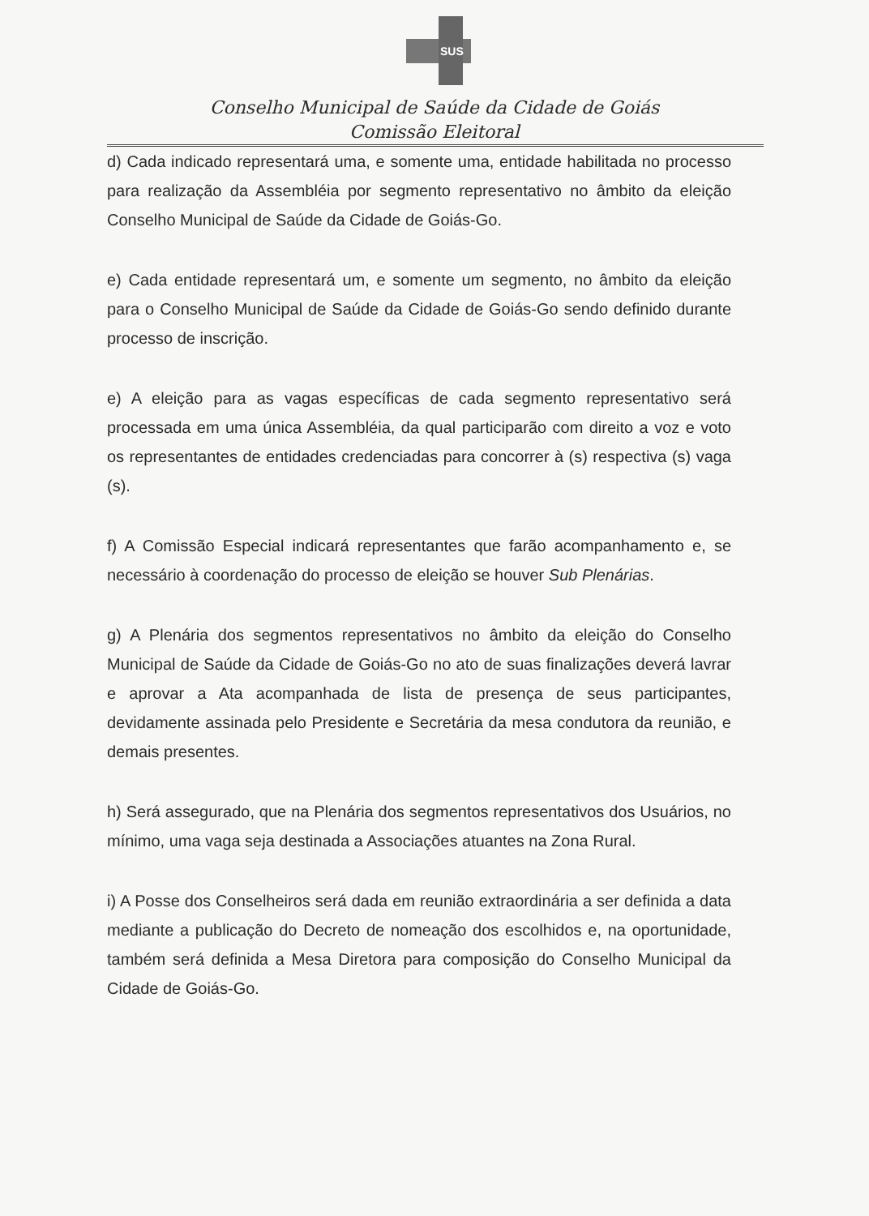SUS
Conselho Municipal de Saúde da Cidade de Goiás
Comissão Eleitoral
d) Cada indicado representará uma, e somente uma, entidade habilitada no processo para realização da Assembléia por segmento representativo no âmbito da eleição Conselho Municipal de Saúde da Cidade de Goiás-Go.
e) Cada entidade representará um, e somente um segmento, no âmbito da eleição para o Conselho Municipal de Saúde da Cidade de Goiás-Go sendo definido durante processo de inscrição.
e) A eleição para as vagas específicas de cada segmento representativo será processada em uma única Assembléia, da qual participarão com direito a voz e voto os representantes de entidades credenciadas para concorrer à (s) respectiva (s) vaga (s).
f) A Comissão Especial indicará representantes que farão acompanhamento e, se necessário à coordenação do processo de eleição se houver Sub Plenárias.
g) A Plenária dos segmentos representativos no âmbito da eleição do Conselho Municipal de Saúde da Cidade de Goiás-Go no ato de suas finalizações deverá lavrar e aprovar a Ata acompanhada de lista de presença de seus participantes, devidamente assinada pelo Presidente e Secretária da mesa condutora da reunião, e demais presentes.
h) Será assegurado, que na Plenária dos segmentos representativos dos Usuários, no mínimo, uma vaga seja destinada a Associações atuantes na Zona Rural.
i) A Posse dos Conselheiros será dada em reunião extraordinária a ser definida a data mediante a publicação do Decreto de nomeação dos escolhidos e, na oportunidade, também será definida a Mesa Diretora para composição do Conselho Municipal da Cidade de Goiás-Go.